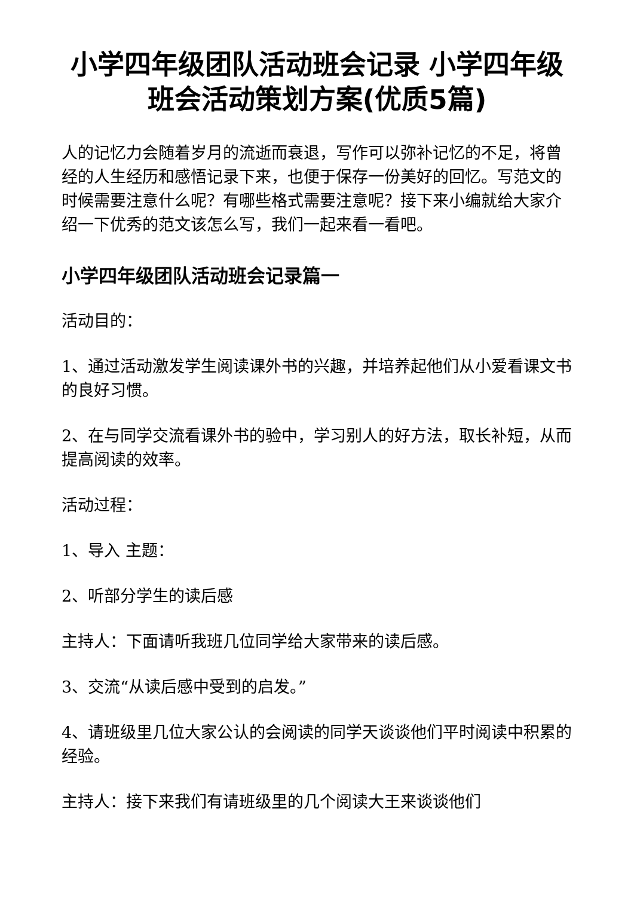小学四年级团队活动班会记录 小学四年级班会活动策划方案(优质5篇)
人的记忆力会随着岁月的流逝而衰退，写作可以弥补记忆的不足，将曾经的人生经历和感悟记录下来，也便于保存一份美好的回忆。写范文的时候需要注意什么呢？有哪些格式需要注意呢？接下来小编就给大家介绍一下优秀的范文该怎么写，我们一起来看一看吧。
小学四年级团队活动班会记录篇一
活动目的：
1、通过活动激发学生阅读课外书的兴趣，并培养起他们从小爱看课文书的良好习惯。
2、在与同学交流看课外书的验中，学习别人的好方法，取长补短，从而提高阅读的效率。
活动过程：
1、导入 主题：
2、听部分学生的读后感
主持人：下面请听我班几位同学给大家带来的读后感。
3、交流“从读后感中受到的启发。”
4、请班级里几位大家公认的会阅读的同学天谈谈他们平时阅读中积累的经验。
主持人：接下来我们有请班级里的几个阅读大王来谈谈他们